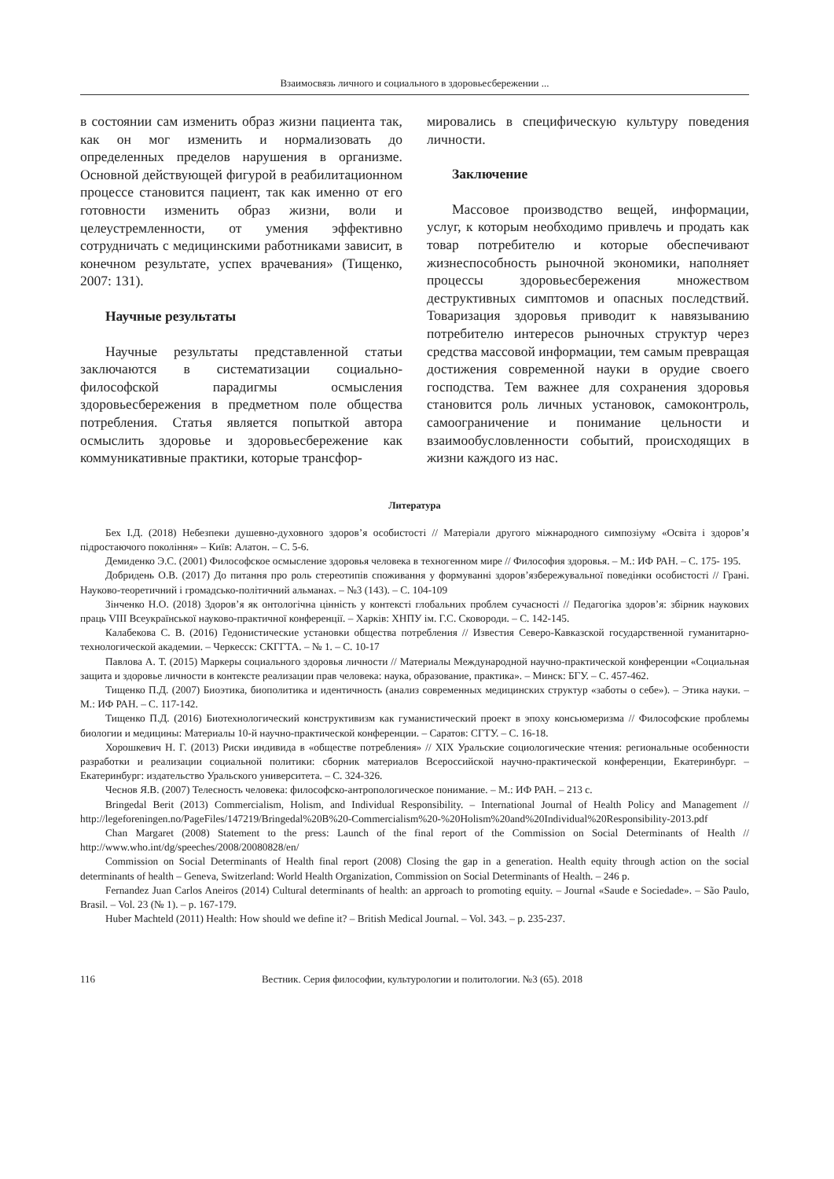Взаимосвязь личного и социального в здоровьесбережении ...
в состоянии сам изменить образ жизни пациента так, как он мог изменить и нормализовать до определенных пределов нарушения в организме. Основной действующей фигурой в реабилитационном процессе становится пациент, так как именно от его готовности изменить образ жизни, воли и целеустремленности, от умения эффективно сотрудничать с медицинскими работниками зависит, в конечном результате, успех врачевания» (Тищенко, 2007: 131).
Научные результаты
Научные результаты представленной статьи заключаются в систематизации социально-философской парадигмы осмысления здоровьесбережения в предметном поле общества потребления. Статья является попыткой автора осмыслить здоровье и здоровьесбережение как коммуникативные практики, которые трансфор-
мировались в специфическую культуру поведения личности.
Заключение
Массовое производство вещей, информации, услуг, к которым необходимо привлечь и продать как товар потребителю и которые обеспечивают жизнеспособность рыночной экономики, наполняет процессы здоровьесбережения множеством деструктивных симптомов и опасных последствий. Товаризация здоровья приводит к навязыванию потребителю интересов рыночных структур через средства массовой информации, тем самым превращая достижения современной науки в орудие своего господства. Тем важнее для сохранения здоровья становится роль личных установок, самоконтроль, самоограничение и понимание цельности и взаимообусловленности событий, происходящих в жизни каждого из нас.
Литература
Бех І.Д. (2018) Небезпеки душевно-духовного здоров’я особистості // Матеріали другого міжнародного симпозіуму «Освіта і здоров’я підростаючого покоління» – Київ: Алатон. – С. 5-6.
Демиденко Э.С. (2001) Философское осмысление здоровья человека в техногенном мире // Философия здоровья. – М.: ИФ РАН. – С. 175- 195.
Добридень О.В. (2017) До питання про роль стереотипів споживання у формуванні здоров’язбережувальної поведінки особистості // Грані. Науково-теоретичний і громадсько-політичний альманах. – №3 (143). – С. 104-109
Зінченко Н.О. (2018) Здоров’я як онтологічна цінність у контексті глобальних проблем сучасності // Педагогіка здоров’я: збірник наукових праць VIII Всеукраїнської науково-практичної конференції. – Харків: ХНПУ ім. Г.С. Сковороди. – С. 142-145.
Калабекова С. В. (2016) Гедонистические установки общества потребления // Известия Северо-Кавказской государственной гуманитарно-технологической академии. – Черкесск: СКГГТА. – № 1. – С. 10-17
Павлова А. Т. (2015) Маркеры социального здоровья личности // Материалы Международной научно-практической конференции «Социальная защита и здоровье личности в контексте реализации прав человека: наука, образование, практика». – Минск: БГУ. – С. 457-462.
Тищенко П.Д. (2007) Биоэтика, биополитика и идентичность (анализ современных медицинских структур «заботы о себе»). – Этика науки. – М.: ИФ РАН. – С. 117-142.
Тищенко П.Д. (2016) Биотехнологический конструктивизм как гуманистический проект в эпоху консьюмеризма // Философские проблемы биологии и медицины: Материалы 10-й научно-практической конференции. – Саратов: СГТУ. – С. 16-18.
Хорошкевич Н. Г. (2013) Риски индивида в «обществе потребления» // XIX Уральские социологические чтения: региональные особенности разработки и реализации социальной политики: сборник материалов Всероссийской научно-практической конференции, Екатеринбург. – Екатеринбург: издательство Уральского университета. – С. 324-326.
Чеснов Я.В. (2007) Телесность человека: философско-антропологическое понимание. – М.: ИФ РАН. – 213 с.
Bringedal Berit (2013) Commercialism, Holism, and Individual Responsibility. – International Journal of Health Policy and Management // http://legeforeningen.no/PageFiles/147219/Bringedal%20B%20-Commercialism%20-%20Holism%20and%20Individual%20Responsibility-2013.pdf
Chan Margaret (2008) Statement to the press: Launch of the final report of the Commission on Social Determinants of Health // http://www.who.int/dg/speeches/2008/20080828/en/
Commission on Social Determinants of Health final report (2008) Closing the gap in a generation. Health equity through action on the social determinants of health – Geneva, Switzerland: World Health Organization, Commission on Social Determinants of Health. – 246 p.
Fernandez Juan Carlos Aneiros (2014) Cultural determinants of health: an approach to promoting equity. – Journal «Saude e Sociedade». – São Paulo, Brasil. – Vol. 23 (№ 1). – p. 167-179.
Huber Machteld (2011) Health: How should we define it? – British Medical Journal. – Vol. 343. – p. 235-237.
116 Вестник. Серия философии, культурологии и политологии. №3 (65). 2018